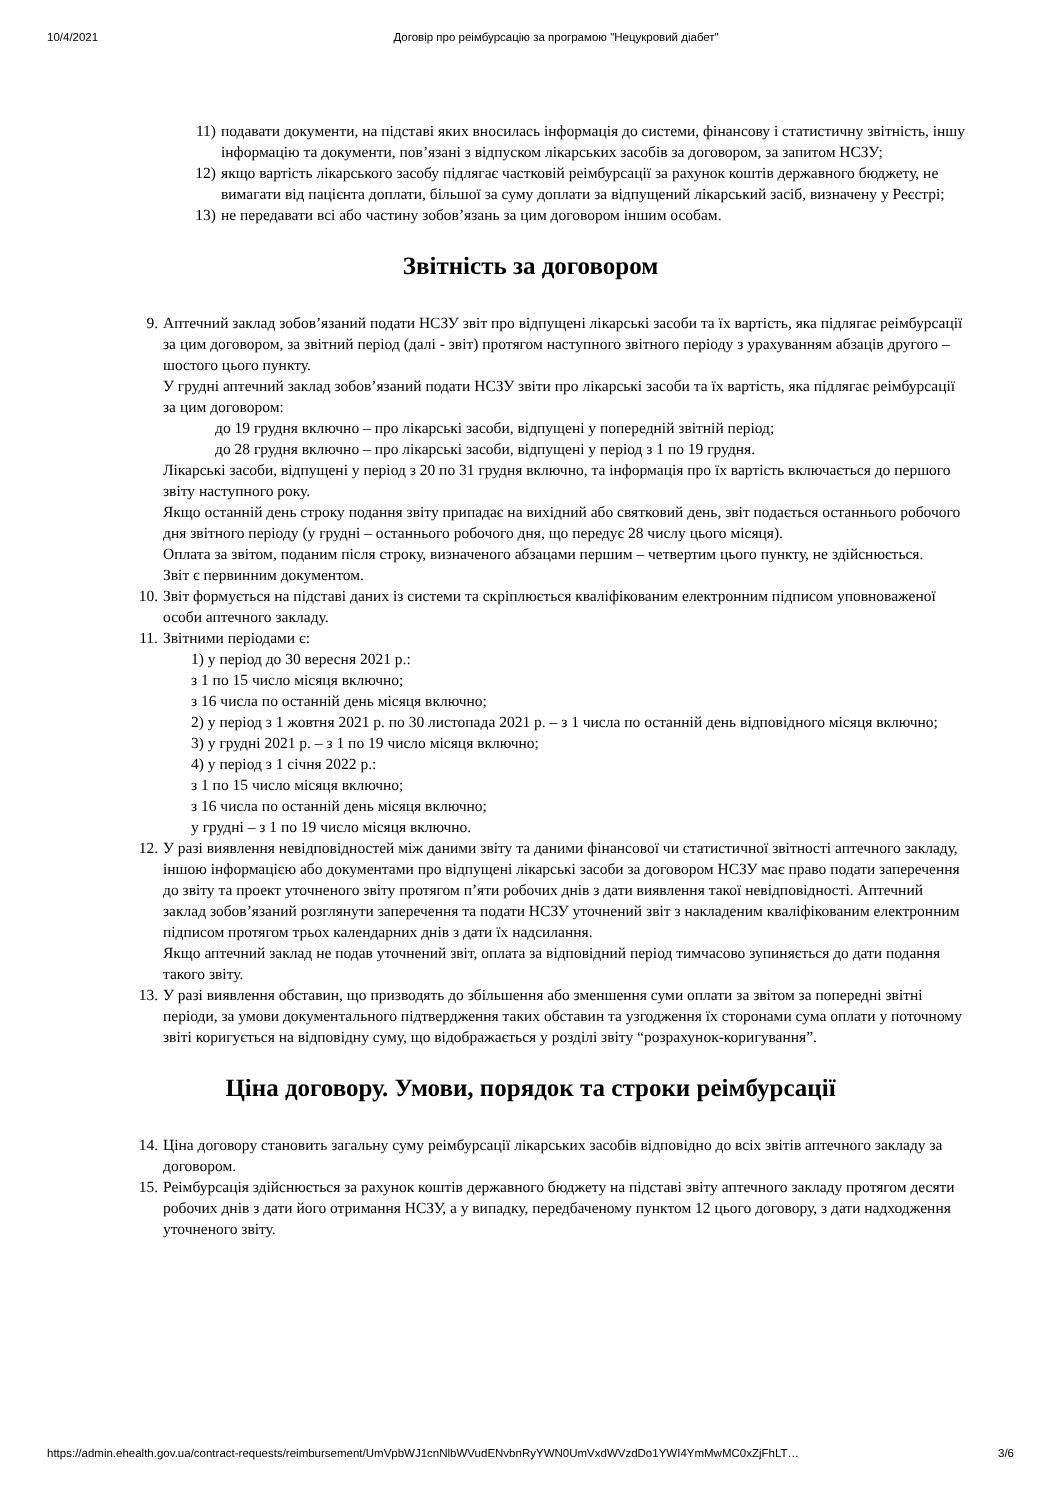10/4/2021 Договір про реімбурсацію за програмою "Нецукровий діабет"
11)
подавати документи, на підставі яких вносилась інформація до системи, фінансову і статистичну звітність, іншу інформацію та документи, пов’язані з відпуском лікарських засобів за договором, за запитом НСЗУ;
12)
якщо вартість лікарського засобу підлягає частковій реімбурсації за рахунок коштів державного бюджету, не вимагати від пацієнта доплати, більшої за суму доплати за відпущений лікарський засіб, визначену у Реєстрі;
13)
не передавати всі або частину зобов’язань за цим договором іншим особам.
Звітність за договором
9. Аптечний заклад зобов’язаний подати НСЗУ звіт про відпущені лікарські засоби та їх вартість, яка підлягає реімбурсації за цим договором, за звітний період (далі - звіт) протягом наступного звітного періоду з урахуванням абзаців другого – шостого цього пункту.
У грудні аптечний заклад зобов’язаний подати НСЗУ звіти про лікарські засоби та їх вартість, яка підлягає реімбурсації за цим договором:
до 19 грудня включно – про лікарські засоби, відпущені у попередній звітній період;
до 28 грудня включно – про лікарські засоби, відпущені у період з 1 по 19 грудня.
Лікарські засоби, відпущені у період з 20 по 31 грудня включно, та інформація про їх вартість включається до першого звіту наступного року.
Якщо останній день строку подання звіту припадає на вихідний або святковий день, звіт подається останнього робочого дня звітного періоду (у грудні – останнього робочого дня, що передує 28 числу цього місяця).
Оплата за звітом, поданим після строку, визначеного абзацами першим – четвертим цього пункту, не здійснюється.
Звіт є первинним документом.
10. Звіт формується на підставі даних із системи та скріплюється кваліфікованим електронним підписом уповноваженої особи аптечного закладу.
11. Звітними періодами є:
1) у період до 30 вересня 2021 р.:
з 1 по 15 число місяця включно;
з 16 числа по останній день місяця включно;
2) у період з 1 жовтня 2021 р. по 30 листопада 2021 р. – з 1 числа по останній день відповідного місяця включно;
3) у грудні 2021 р. – з 1 по 19 число місяця включно;
4) у період з 1 січня 2022 р.:
з 1 по 15 число місяця включно;
з 16 числа по останній день місяця включно;
у грудні – з 1 по 19 число місяця включно.
12. У разі виявлення невідповідностей між даними звіту та даними фінансової чи статистичної звітності аптечного закладу, іншою інформацією або документами про відпущені лікарські засоби за договором НСЗУ має право подати заперечення до звіту та проект уточненого звіту протягом п’яти робочих днів з дати виявлення такої невідповідності. Аптечний заклад зобов’язаний розглянути заперечення та подати НСЗУ уточнений звіт з накладеним кваліфікованим електронним підписом протягом трьох календарних днів з дати їх надсилання.
Якщо аптечний заклад не подав уточнений звіт, оплата за відповідний період тимчасово зупиняється до дати подання такого звіту.
13. У разі виявлення обставин, що призводять до збільшення або зменшення суми оплати за звітом за попередні звітні періоди, за умови документального підтвердження таких обставин та узгодження їх сторонами сума оплати у поточному звіті коригується на відповідну суму, що відображається у розділі звіту “розрахунок-коригування”.
Ціна договору. Умови, порядок та строки реімбурсації
14. Ціна договору становить загальну суму реімбурсації лікарських засобів відповідно до всіх звітів аптечного закладу за договором.
15. Реімбурсація здійснюється за рахунок коштів державного бюджету на підставі звіту аптечного закладу протягом десяти робочих днів з дати його отримання НСЗУ, а у випадку, передбаченому пунктом 12 цього договору, з дати надходження уточненого звіту.
https://admin.ehealth.gov.ua/contract-requests/reimbursement/UmVpbWJ1cnNlbWVudENvbnRyYWN0UmVxdWVzdDo1YWI4YmMwMC0xZjFhLT… 3/6